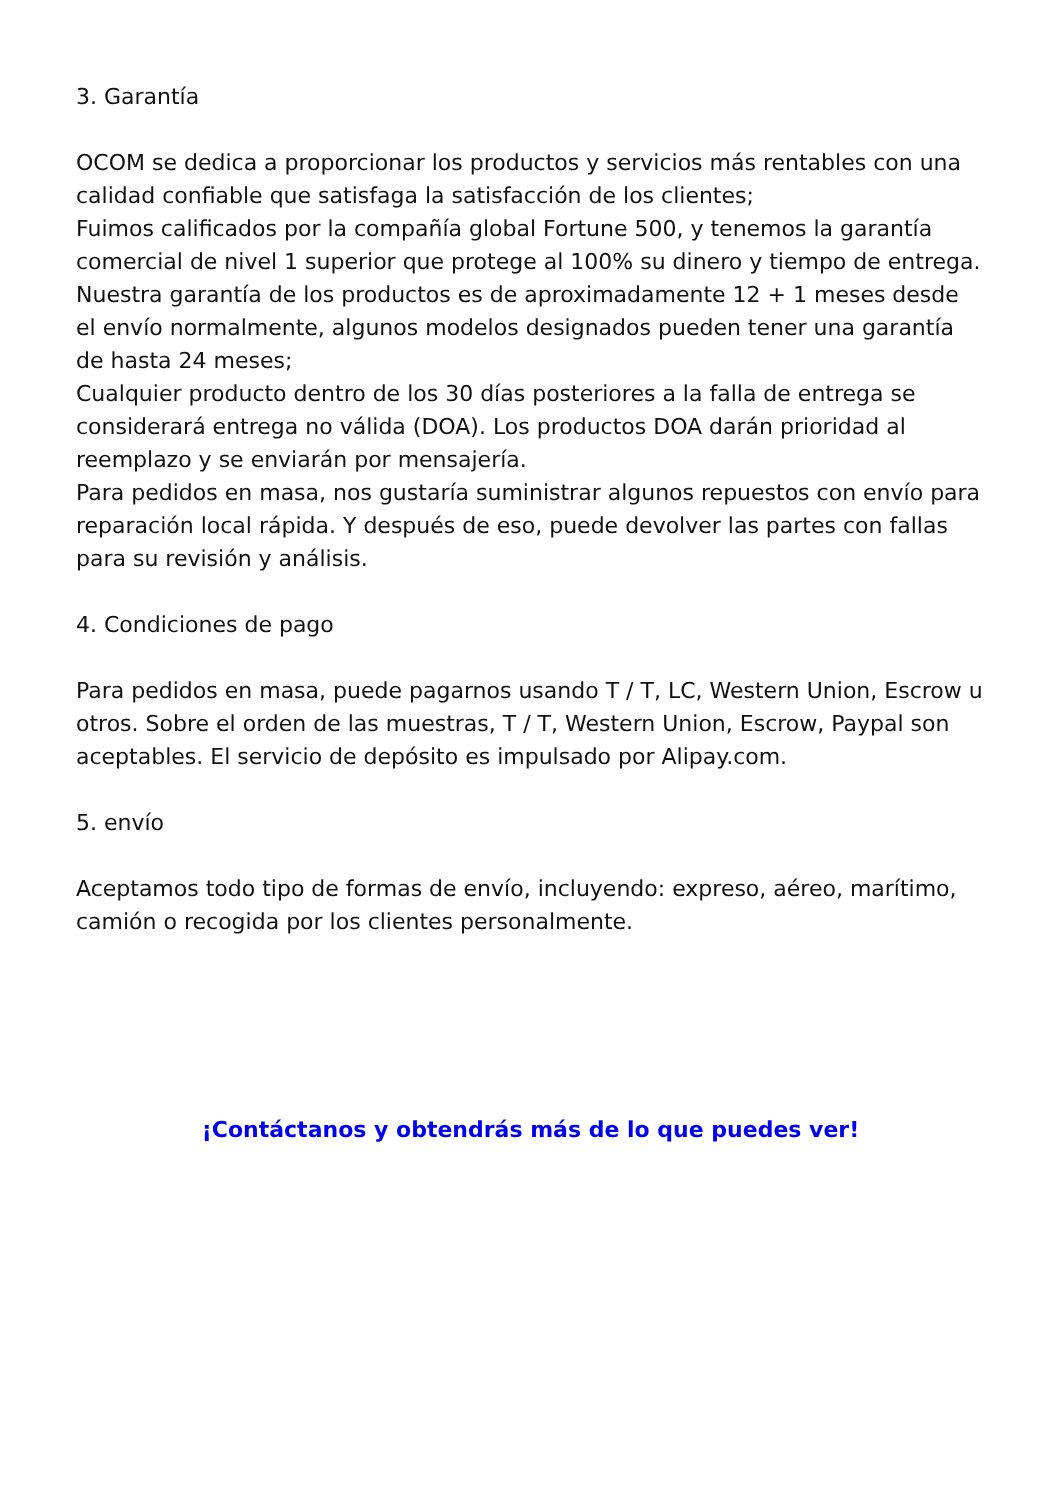3. Garantía
OCOM se dedica a proporcionar los productos y servicios más rentables con una calidad confiable que satisfaga la satisfacción de los clientes;
Fuimos calificados por la compañía global Fortune 500, y tenemos la garantía comercial de nivel 1 superior que protege al 100% su dinero y tiempo de entrega.
Nuestra garantía de los productos es de aproximadamente 12 + 1 meses desde el envío normalmente, algunos modelos designados pueden tener una garantía de hasta 24 meses;
Cualquier producto dentro de los 30 días posteriores a la falla de entrega se considerará entrega no válida (DOA). Los productos DOA darán prioridad al reemplazo y se enviarán por mensajería.
Para pedidos en masa, nos gustaría suministrar algunos repuestos con envío para reparación local rápida. Y después de eso, puede devolver las partes con fallas para su revisión y análisis.
4. Condiciones de pago
Para pedidos en masa, puede pagarnos usando T / T, LC, Western Union, Escrow u otros. Sobre el orden de las muestras, T / T, Western Union, Escrow, Paypal son aceptables. El servicio de depósito es impulsado por Alipay.com.
5. envío
Aceptamos todo tipo de formas de envío, incluyendo: expreso, aéreo, marítimo, camión o recogida por los clientes personalmente.
¡Contáctanos y obtendrás más de lo que puedes ver!